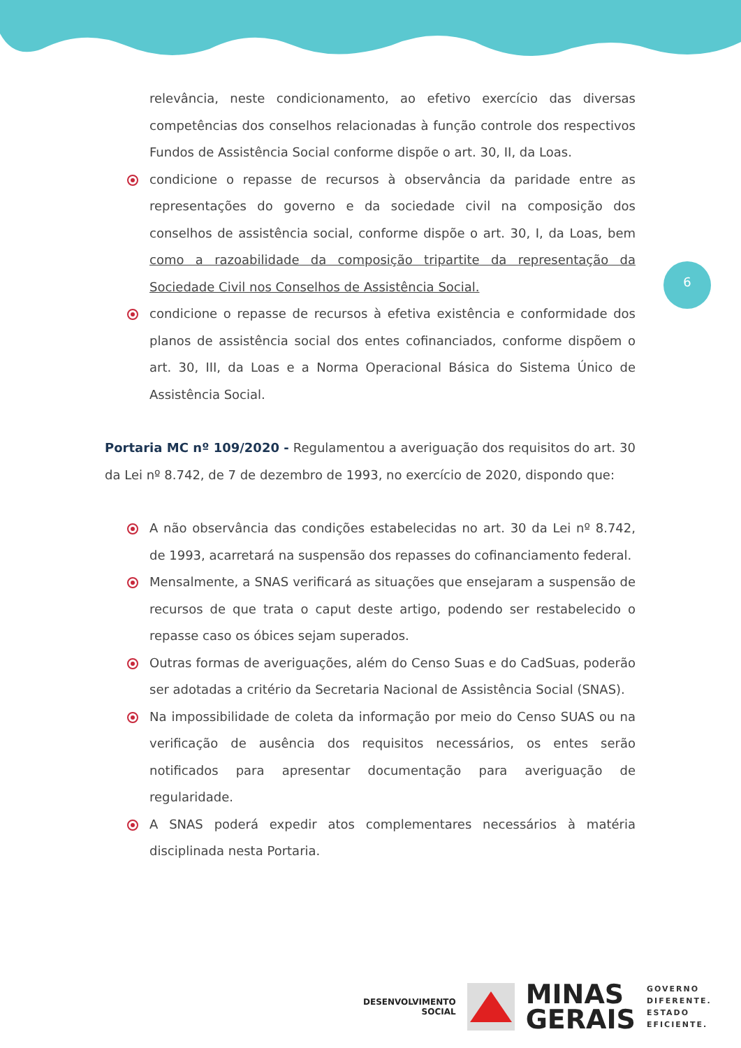6
relevância, neste condicionamento, ao efetivo exercício das diversas competências dos conselhos relacionadas à função controle dos respectivos Fundos de Assistência Social conforme dispõe o art. 30, II, da Loas.
condicione o repasse de recursos à observância da paridade entre as representações do governo e da sociedade civil na composição dos conselhos de assistência social, conforme dispõe o art. 30, I, da Loas, bem como a razoabilidade da composição tripartite da representação da Sociedade Civil nos Conselhos de Assistência Social.
condicione o repasse de recursos à efetiva existência e conformidade dos planos de assistência social dos entes cofinanciados, conforme dispõem o art. 30, III, da Loas e a Norma Operacional Básica do Sistema Único de Assistência Social.
Portaria MC nº 109/2020 - Regulamentou a averiguação dos requisitos do art. 30 da Lei nº 8.742, de 7 de dezembro de 1993, no exercício de 2020, dispondo que:
A não observância das condições estabelecidas no art. 30 da Lei nº 8.742, de 1993, acarretará na suspensão dos repasses do cofinanciamento federal.
Mensalmente, a SNAS verificará as situações que ensejaram a suspensão de recursos de que trata o caput deste artigo, podendo ser restabelecido o repasse caso os óbices sejam superados.
Outras formas de averiguações, além do Censo Suas e do CadSuas, poderão ser adotadas a critério da Secretaria Nacional de Assistência Social (SNAS).
Na impossibilidade de coleta da informação por meio do Censo SUAS ou na verificação de ausência dos requisitos necessários, os entes serão notificados para apresentar documentação para averiguação de regularidade.
A SNAS poderá expedir atos complementares necessários à matéria disciplinada nesta Portaria.
DESENVOLVIMENTO
SOCIAL
MINAS
GERAIS
GOVERNO
DIFERENTE.
ESTADO
EFICIENTE.